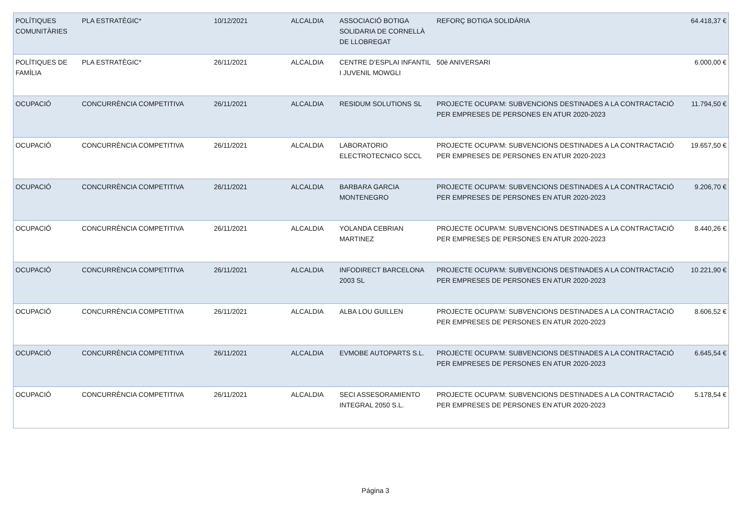| POLÍTIQUES COMUNITÀRIES | PLA ESTRATÈGIC* | 10/12/2021 | ALCALDIA | ASSOCIACIÓ BOTIGA SOLIDARIA DE CORNELLÀ DE LLOBREGAT | REFORÇ BOTIGA SOLIDÀRIA | 64.418,37 € |
| POLÍTIQUES DE FAMÍLIA | PLA ESTRATÈGIC* | 26/11/2021 | ALCALDIA | CENTRE D’ESPLAI INFANTIL I JUVENIL MOWGLI | 50è ANIVERSARI | 6.000,00 € |
| OCUPACIÓ | CONCURRÈNCIA COMPETITIVA | 26/11/2021 | ALCALDIA | RESIDUM SOLUTIONS SL | PROJECTE OCUPA'M: SUBVENCIONS DESTINADES A LA CONTRACTACIÓ PER EMPRESES DE PERSONES EN ATUR 2020-2023 | 11.794,50 € |
| OCUPACIÓ | CONCURRÈNCIA COMPETITIVA | 26/11/2021 | ALCALDIA | LABORATORIO ELECTROTECNICO SCCL | PROJECTE OCUPA'M: SUBVENCIONS DESTINADES A LA CONTRACTACIÓ PER EMPRESES DE PERSONES EN ATUR 2020-2023 | 19.657,50 € |
| OCUPACIÓ | CONCURRÈNCIA COMPETITIVA | 26/11/2021 | ALCALDIA | BARBARA GARCIA MONTENEGRO | PROJECTE OCUPA'M: SUBVENCIONS DESTINADES A LA CONTRACTACIÓ PER EMPRESES DE PERSONES EN ATUR 2020-2023 | 9.206,70 € |
| OCUPACIÓ | CONCURRÈNCIA COMPETITIVA | 26/11/2021 | ALCALDIA | YOLANDA CEBRIAN MARTINEZ | PROJECTE OCUPA'M: SUBVENCIONS DESTINADES A LA CONTRACTACIÓ PER EMPRESES DE PERSONES EN ATUR 2020-2023 | 8.440,26 € |
| OCUPACIÓ | CONCURRÈNCIA COMPETITIVA | 26/11/2021 | ALCALDIA | INFODIRECT BARCELONA 2003 SL | PROJECTE OCUPA'M: SUBVENCIONS DESTINADES A LA CONTRACTACIÓ PER EMPRESES DE PERSONES EN ATUR 2020-2023 | 10.221,90 € |
| OCUPACIÓ | CONCURRÈNCIA COMPETITIVA | 26/11/2021 | ALCALDIA | ALBA LOU GUILLEN | PROJECTE OCUPA'M: SUBVENCIONS DESTINADES A LA CONTRACTACIÓ PER EMPRESES DE PERSONES EN ATUR 2020-2023 | 8.606,52 € |
| OCUPACIÓ | CONCURRÈNCIA COMPETITIVA | 26/11/2021 | ALCALDIA | EVMOBE AUTOPARTS S.L. | PROJECTE OCUPA'M: SUBVENCIONS DESTINADES A LA CONTRACTACIÓ PER EMPRESES DE PERSONES EN ATUR 2020-2023 | 6.645,54 € |
| OCUPACIÓ | CONCURRÈNCIA COMPETITIVA | 26/11/2021 | ALCALDIA | SECI ASSESORAMIENTO INTEGRAL 2050 S.L. | PROJECTE OCUPA'M: SUBVENCIONS DESTINADES A LA CONTRACTACIÓ PER EMPRESES DE PERSONES EN ATUR 2020-2023 | 5.178,54 € |
Página 3